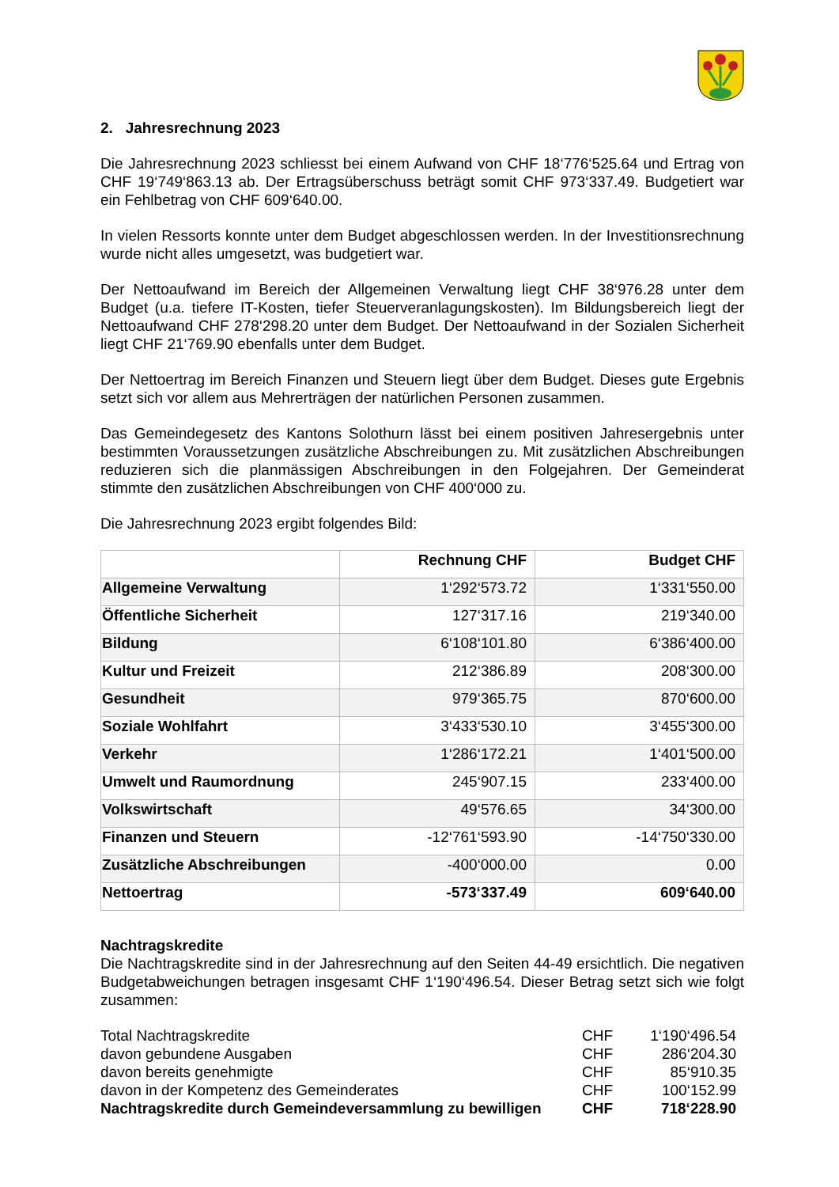2. Jahresrechnung 2023
Die Jahresrechnung 2023 schliesst bei einem Aufwand von CHF 18‘776‘525.64 und Ertrag von CHF 19‘749‘863.13 ab. Der Ertragsüberschuss beträgt somit CHF 973‘337.49. Budgetiert war ein Fehlbetrag von CHF 609‘640.00.
In vielen Ressorts konnte unter dem Budget abgeschlossen werden. In der Investitionsrechnung wurde nicht alles umgesetzt, was budgetiert war.
Der Nettoaufwand im Bereich der Allgemeinen Verwaltung liegt CHF 38‘976.28 unter dem Budget (u.a. tiefere IT-Kosten, tiefer Steuerveranlagungskosten). Im Bildungsbereich liegt der Nettoaufwand CHF 278‘298.20 unter dem Budget. Der Nettoaufwand in der Sozialen Sicherheit liegt CHF 21‘769.90 ebenfalls unter dem Budget.
Der Nettoertrag im Bereich Finanzen und Steuern liegt über dem Budget. Dieses gute Ergebnis setzt sich vor allem aus Mehrerträgen der natürlichen Personen zusammen.
Das Gemeindegesetz des Kantons Solothurn lässt bei einem positiven Jahresergebnis unter bestimmten Voraussetzungen zusätzliche Abschreibungen zu. Mit zusätzlichen Abschreibungen reduzieren sich die planmässigen Abschreibungen in den Folgejahren. Der Gemeinderat stimmte den zusätzlichen Abschreibungen von CHF 400‘000 zu.
Die Jahresrechnung 2023 ergibt folgendes Bild:
| | Rechnung CHF | Budget CHF |
| --- | --- | --- |
| Allgemeine Verwaltung | 1‘292‘573.72 | 1‘331‘550.00 |
| Öffentliche Sicherheit | 127‘317.16 | 219‘340.00 |
| Bildung | 6‘108‘101.80 | 6‘386‘400.00 |
| Kultur und Freizeit | 212‘386.89 | 208‘300.00 |
| Gesundheit | 979‘365.75 | 870‘600.00 |
| Soziale Wohlfahrt | 3‘433‘530.10 | 3‘455‘300.00 |
| Verkehr | 1‘286‘172.21 | 1‘401‘500.00 |
| Umwelt und Raumordnung | 245‘907.15 | 233‘400.00 |
| Volkswirtschaft | 49‘576.65 | 34‘300.00 |
| Finanzen und Steuern | -12‘761‘593.90 | -14‘750‘330.00 |
| Zusätzliche Abschreibungen | -400‘000.00 | 0.00 |
| Nettoertrag | -573‘337.49 | 609‘640.00 |
Nachtragskredite
Die Nachtragskredite sind in der Jahresrechnung auf den Seiten 44-49 ersichtlich. Die negativen Budgetabweichungen betragen insgesamt CHF 1‘190‘496.54. Dieser Betrag setzt sich wie folgt zusammen:
| Total Nachtragskredite | CHF | 1‘190‘496.54 |
| davon gebundene Ausgaben | CHF | 286‘204.30 |
| davon bereits genehmigte | CHF | 85‘910.35 |
| davon in der Kompetenz des Gemeinderates | CHF | 100‘152.99 |
| Nachtragskredite durch Gemeindeversammlung zu bewilligen | CHF | 718‘228.90 |